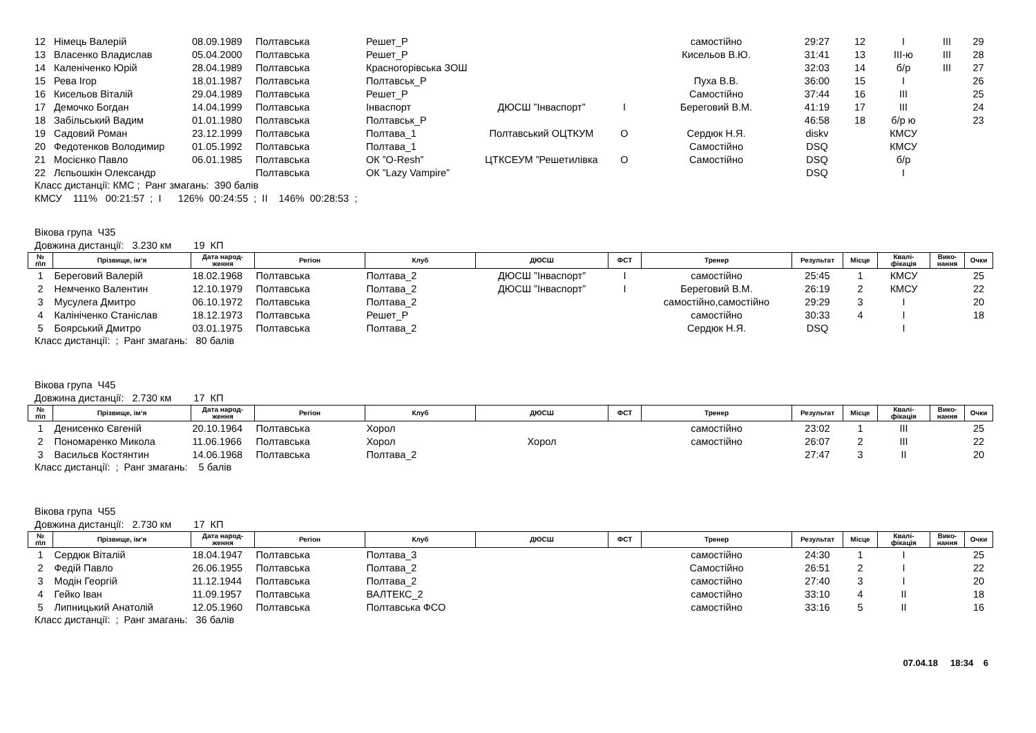| 12 | Німець Валерій | 08.09.1989 | Полтавська | Решет_Р | | | самостійно | 29:27 | 12 | I | III | 29 |
| 13 | Власенко Владислав | 05.04.2000 | Полтавська | Решет_Р | | | Кисельов В.Ю. | 31:41 | 13 | III-ю | III | 28 |
| 14 | Каленіченко Юрій | 28.04.1989 | Полтавська | Красногорівська ЗОШ | | | | 32:03 | 14 | б/р | III | 27 |
| 15 | Рева Ігор | 18.01.1987 | Полтавська | Полтавськ_Р | | | Пуха В.В. | 36:00 | 15 | I | | 26 |
| 16 | Кисельов Віталій | 29.04.1989 | Полтавська | Решет_Р | | | Самостійно | 37:44 | 16 | III | | 25 |
| 17 | Демочко Богдан | 14.04.1999 | Полтавська | Інваспорт | ДЮСШ ”Інваспорт” | I | Береговий В.М. | 41:19 | 17 | III | | 24 |
| 18 | Забільський Вадим | 01.01.1980 | Полтавська | Полтавськ_Р | | | | 46:58 | 18 | б/р ю | | 23 |
| 19 | Садовий Роман | 23.12.1999 | Полтавська | Полтава_1 | Полтавський ОЦТКУМ | О | Сердюк Н.Я. | diskv | | КМСУ | | |
| 20 | Федотенков Володимир | 01.05.1992 | Полтавська | Полтава_1 | | | Самостійно | DSQ | | КМСУ | | |
| 21 | Мосієнко Павло | 06.01.1985 | Полтавська | ОК ”O-Resh” | ЦТКСЕУМ ”Решетилівка | О | Самостійно | DSQ | | б/р | | |
| 22 | Лєпьошкін Олександр | | Полтавська | ОК ”Lazy Vampire” | | | | DSQ | | I | | |
Класс дистанції: КМС ; Ранг змагань: 390 балів
КМСУ 111% 00:21:57 ; I 126% 00:24:55 ; II 146% 00:28:53 ;
Вікова група Ч35
Довжина дистанції: 3.230 км 19 КП
| № п\п | Прізвище, ім‘я | Дата народ- ження | Регіон | Клуб | ДЮСШ | ФСТ | Тренер | Результат | Місце | Квалі- фікація | Вико- нання | Очки |
| --- | --- | --- | --- | --- | --- | --- | --- | --- | --- | --- | --- | --- |
| 1 | Береговий Валерій | 18.02.1968 | Полтавська | Полтава_2 | ДЮСШ ”Інваспорт” | I | самостійно | 25:45 | 1 | КМСУ | | 25 |
| 2 | Немченко Валентин | 12.10.1979 | Полтавська | Полтава_2 | ДЮСШ ”Інваспорт” | I | Береговий В.М. | 26:19 | 2 | КМСУ | | 22 |
| 3 | Мусулега Дмитро | 06.10.1972 | Полтавська | Полтава_2 | | | самостійно,самостійно | 29:29 | 3 | I | | 20 |
| 4 | Калініченко Станіслав | 18.12.1973 | Полтавська | Решет_Р | | | самостійно | 30:33 | 4 | I | | 18 |
| 5 | Боярський Дмитро | 03.01.1975 | Полтавська | Полтава_2 | | | Сердюк Н.Я. | DSQ | | I | | |
Класс дистанції: ; Ранг змагань: 80 балів
Вікова група Ч45
Довжина дистанції: 2.730 км 17 КП
| № п\п | Прізвище, ім‘я | Дата народ- ження | Регіон | Клуб | ДЮСШ | ФСТ | Тренер | Результат | Місце | Квалі- фікація | Вико- нання | Очки |
| --- | --- | --- | --- | --- | --- | --- | --- | --- | --- | --- | --- | --- |
| 1 | Денисенко Євгеній | 20.10.1964 | Полтавська | Хорол | | | самостійно | 23:02 | 1 | III | | 25 |
| 2 | Пономаренко Микола | 11.06.1966 | Полтавська | Хорол | Хорол | | самостійно | 26:07 | 2 | III | | 22 |
| 3 | Васильєв Костянтин | 14.06.1968 | Полтавська | Полтава_2 | | | | 27:47 | 3 | II | | 20 |
Класс дистанції: ; Ранг змагань: 5 балів
Вікова група Ч55
Довжина дистанції: 2.730 км 17 КП
| № п\п | Прізвище, ім‘я | Дата народ- ження | Регіон | Клуб | ДЮСШ | ФСТ | Тренер | Результат | Місце | Квалі- фікація | Вико- нання | Очки |
| --- | --- | --- | --- | --- | --- | --- | --- | --- | --- | --- | --- | --- |
| 1 | Сердюк Віталій | 18.04.1947 | Полтавська | Полтава_3 | | | самостійно | 24:30 | 1 | I | | 25 |
| 2 | Федій Павло | 26.06.1955 | Полтавська | Полтава_2 | | | Самостійно | 26:51 | 2 | I | | 22 |
| 3 | Модін Георгій | 11.12.1944 | Полтавська | Полтава_2 | | | самостійно | 27:40 | 3 | I | | 20 |
| 4 | Гейко Іван | 11.09.1957 | Полтавська | ВАЛТЕКС_2 | | | самостійно | 33:10 | 4 | II | | 18 |
| 5 | Липницький Анатолій | 12.05.1960 | Полтавська | Полтавська ФСО | | | самостійно | 33:16 | 5 | II | | 16 |
Класс дистанції: ; Ранг змагань: 36 балів
07.04.18 18:34 6